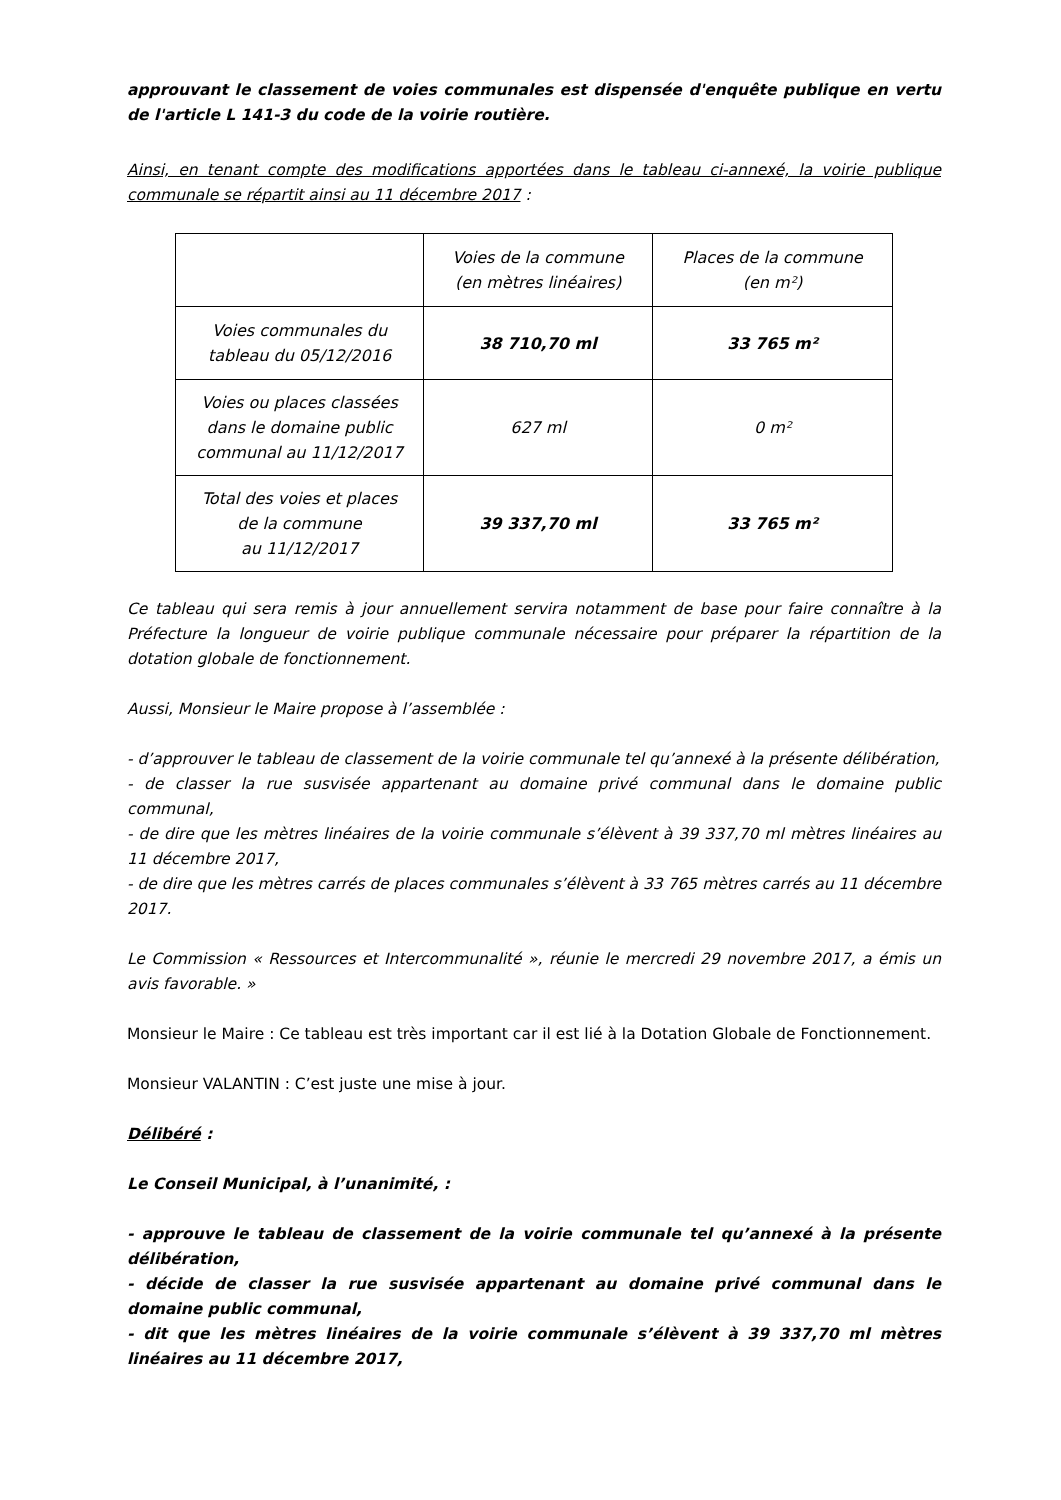approuvant le classement de voies communales est dispensée d'enquête publique en vertu de l'article L 141-3 du code de la voirie routière.
Ainsi, en tenant compte des modifications apportées dans le tableau ci-annexé, la voirie publique communale se répartit ainsi au 11 décembre 2017 :
| | Voies de la commune (en mètres linéaires) | Places de la commune (en m²) |
| Voies communales du tableau du 05/12/2016 | 38 710,70 ml | 33 765 m² |
| Voies ou places classées dans le domaine public communal au 11/12/2017 | 627 ml | 0 m² |
| Total des voies et places de la commune au 11/12/2017 | 39 337,70 ml | 33 765 m² |
Ce tableau qui sera remis à jour annuellement servira notamment de base pour faire connaître à la Préfecture la longueur de voirie publique communale nécessaire pour préparer la répartition de la dotation globale de fonctionnement.
Aussi, Monsieur le Maire propose à l’assemblée :
- d’approuver le tableau de classement de la voirie communale tel qu’annexé à la présente délibération,
- de classer la rue susvisée appartenant au domaine privé communal dans le domaine public communal,
- de dire que les mètres linéaires de la voirie communale s’élèvent à 39 337,70 ml mètres linéaires au 11 décembre 2017,
- de dire que les mètres carrés de places communales s’élèvent à 33 765 mètres carrés au 11 décembre 2017.
Le Commission « Ressources et Intercommunalité », réunie le mercredi 29 novembre 2017, a émis un avis favorable. »
Monsieur le Maire : Ce tableau est très important car il est lié à la Dotation Globale de Fonctionnement.
Monsieur VALANTIN : C’est juste une mise à jour.
Délibéré :
Le Conseil Municipal, à l’unanimité, :
- approuve le tableau de classement de la voirie communale tel qu’annexé à la présente délibération,
- décide de classer la rue susvisée appartenant au domaine privé communal dans le domaine public communal,
- dit que les mètres linéaires de la voirie communale s’élèvent à 39 337,70 ml mètres linéaires au 11 décembre 2017,